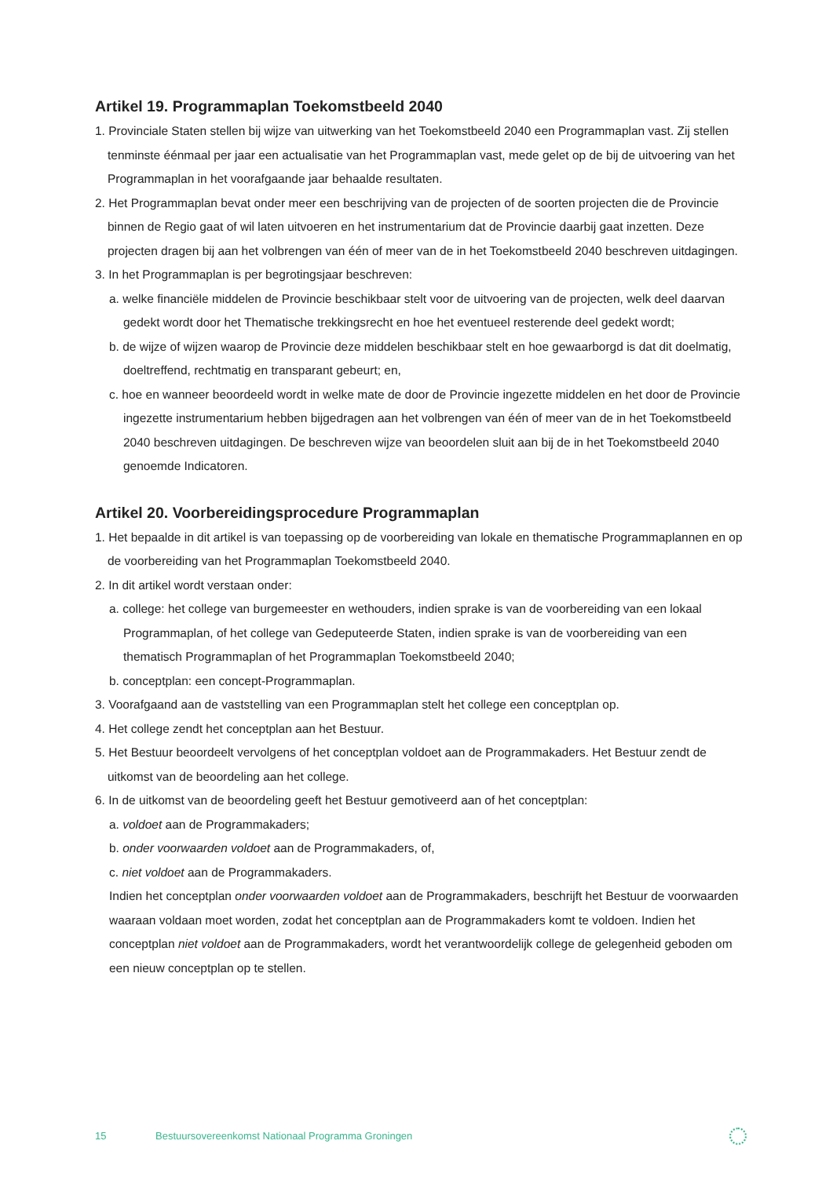Artikel 19. Programmaplan Toekomstbeeld 2040
1. Provinciale Staten stellen bij wijze van uitwerking van het Toekomstbeeld 2040 een Programmaplan vast. Zij stellen tenminste éénmaal per jaar een actualisatie van het Programmaplan vast, mede gelet op de bij de uitvoering van het Programmaplan in het voorafgaande jaar behaalde resultaten.
2. Het Programmaplan bevat onder meer een beschrijving van de projecten of de soorten projecten die de Provincie binnen de Regio gaat of wil laten uitvoeren en het instrumentarium dat de Provincie daarbij gaat inzetten. Deze projecten dragen bij aan het volbrengen van één of meer van de in het Toekomstbeeld 2040 beschreven uitdagingen.
3. In het Programmaplan is per begrotingsjaar beschreven:
a. welke financiële middelen de Provincie beschikbaar stelt voor de uitvoering van de projecten, welk deel daarvan gedekt wordt door het Thematische trekkingsrecht en hoe het eventueel resterende deel gedekt wordt;
b. de wijze of wijzen waarop de Provincie deze middelen beschikbaar stelt en hoe gewaarborgd is dat dit doelmatig, doeltreffend, rechtmatig en transparant gebeurt; en,
c. hoe en wanneer beoordeeld wordt in welke mate de door de Provincie ingezette middelen en het door de Provincie ingezette instrumentarium hebben bijgedragen aan het volbrengen van één of meer van de in het Toekomstbeeld 2040 beschreven uitdagingen. De beschreven wijze van beoordelen sluit aan bij de in het Toekomstbeeld 2040 genoemde Indicatoren.
Artikel 20. Voorbereidingsprocedure Programmaplan
1. Het bepaalde in dit artikel is van toepassing op de voorbereiding van lokale en thematische Programmaplannen en op de voorbereiding van het Programmaplan Toekomstbeeld 2040.
2. In dit artikel wordt verstaan onder:
a. college: het college van burgemeester en wethouders, indien sprake is van de voorbereiding van een lokaal Programmaplan, of het college van Gedeputeerde Staten, indien sprake is van de voorbereiding van een thematisch Programmaplan of het Programmaplan Toekomstbeeld 2040;
b. conceptplan: een concept-Programmaplan.
3. Voorafgaand aan de vaststelling van een Programmaplan stelt het college een conceptplan op.
4. Het college zendt het conceptplan aan het Bestuur.
5. Het Bestuur beoordeelt vervolgens of het conceptplan voldoet aan de Programmakaders. Het Bestuur zendt de uitkomst van de beoordeling aan het college.
6. In de uitkomst van de beoordeling geeft het Bestuur gemotiveerd aan of het conceptplan:
a. voldoet aan de Programmakaders;
b. onder voorwaarden voldoet aan de Programmakaders, of,
c. niet voldoet aan de Programmakaders.
Indien het conceptplan onder voorwaarden voldoet aan de Programmakaders, beschrijft het Bestuur de voorwaarden waaraan voldaan moet worden, zodat het conceptplan aan de Programmakaders komt te voldoen. Indien het conceptplan niet voldoet aan de Programmakaders, wordt het verantwoordelijk college de gelegenheid geboden om een nieuw conceptplan op te stellen.
15 Bestuursovereenkomst Nationaal Programma Groningen